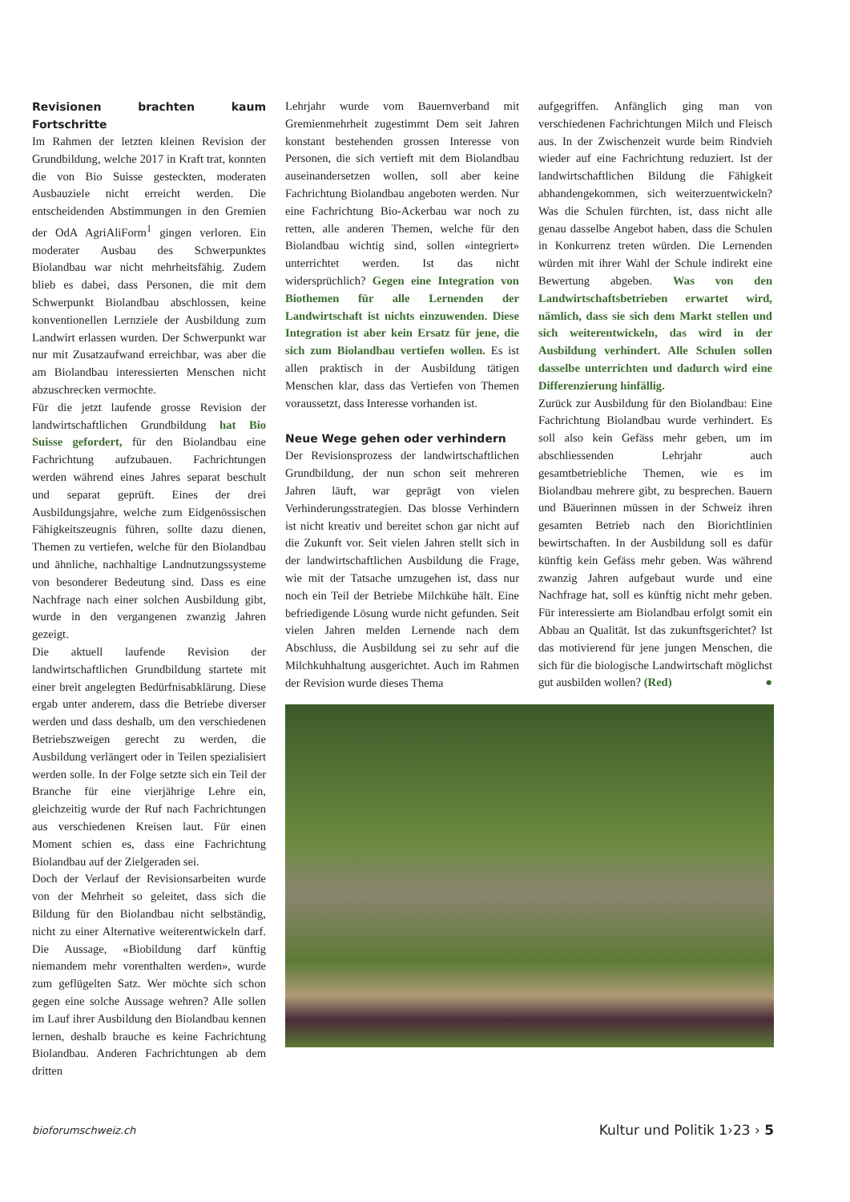Revisionen brachten kaum Fortschritte
Im Rahmen der letzten kleinen Revision der Grundbildung, welche 2017 in Kraft trat, konnten die von Bio Suisse gesteckten, moderaten Ausbauziele nicht erreicht werden. Die entscheidenden Abstimmungen in den Gremien der OdA AgriAliForm<sup>1</sup> gingen verloren. Ein moderater Ausbau des Schwerpunktes Biolandbau war nicht mehrheitsfähig. Zudem blieb es dabei, dass Personen, die mit dem Schwerpunkt Biolandbau abschlossen, keine konventionellen Lernziele der Ausbildung zum Landwirt erlassen wurden. Der Schwerpunkt war nur mit Zusatzaufwand erreichbar, was aber die am Biolandbau interessierten Menschen nicht abzuschrecken vermochte.
Für die jetzt laufende grosse Revision der landwirtschaftlichen Grundbildung hat Bio Suisse gefordert, für den Biolandbau eine Fachrichtung aufzubauen. Fachrichtungen werden während eines Jahres separat beschult und separat geprüft. Eines der drei Ausbildungsjahre, welche zum Eidgenössischen Fähigkeitszeugnis führen, sollte dazu dienen, Themen zu vertiefen, welche für den Biolandbau und ähnliche, nachhaltige Landnutzungssysteme von besonderer Bedeutung sind. Dass es eine Nachfrage nach einer solchen Ausbildung gibt, wurde in den vergangenen zwanzig Jahren gezeigt.
Die aktuell laufende Revision der landwirtschaftlichen Grundbildung startete mit einer breit angelegten Bedürfnisabklärung. Diese ergab unter anderem, dass die Betriebe diverser werden und dass deshalb, um den verschiedenen Betriebszweigen gerecht zu werden, die Ausbildung verlängert oder in Teilen spezialisiert werden solle. In der Folge setzte sich ein Teil der Branche für eine vierjährige Lehre ein, gleichzeitig wurde der Ruf nach Fachrichtungen aus verschiedenen Kreisen laut. Für einen Moment schien es, dass eine Fachrichtung Biolandbau auf der Zielgeraden sei.
Doch der Verlauf der Revisionsarbeiten wurde von der Mehrheit so geleitet, dass sich die Bildung für den Biolandbau nicht selbständig, nicht zu einer Alternative weiterentwickeln darf. Die Aussage, «Biobildung darf künftig niemandem mehr vorenthalten werden», wurde zum geflügelten Satz. Wer möchte sich schon gegen eine solche Aussage wehren? Alle sollen im Lauf ihrer Ausbildung den Biolandbau kennen lernen, deshalb brauche es keine Fachrichtung Biolandbau. Anderen Fachrichtungen ab dem dritten
Lehrjahr wurde vom Bauernverband mit Gremienmehrheit zugestimmt Dem seit Jahren konstant bestehenden grossen Interesse von Personen, die sich vertieft mit dem Biolandbau auseinandersetzen wollen, soll aber keine Fachrichtung Biolandbau angeboten werden. Nur eine Fachrichtung Bio-Ackerbau war noch zu retten, alle anderen Themen, welche für den Biolandbau wichtig sind, sollen «integriert» unterrichtet werden. Ist das nicht widersprüchlich? Gegen eine Integration von Biothemen für alle Lernenden der Landwirtschaft ist nichts einzuwenden. Diese Integration ist aber kein Ersatz für jene, die sich zum Biolandbau vertiefen wollen. Es ist allen praktisch in der Ausbildung tätigen Menschen klar, dass das Vertiefen von Themen voraussetzt, dass Interesse vorhanden ist.
Neue Wege gehen oder verhindern
Der Revisionsprozess der landwirtschaftlichen Grundbildung, der nun schon seit mehreren Jahren läuft, war geprägt von vielen Verhinderungsstrategien. Das blosse Verhindern ist nicht kreativ und bereitet schon gar nicht auf die Zukunft vor. Seit vielen Jahren stellt sich in der landwirtschaftlichen Ausbildung die Frage, wie mit der Tatsache umzugehen ist, dass nur noch ein Teil der Betriebe Milchkühe hält. Eine befriedigende Lösung wurde nicht gefunden. Seit vielen Jahren melden Lernende nach dem Abschluss, die Ausbildung sei zu sehr auf die Milchkuhhaltung ausgerichtet. Auch im Rahmen der Revision wurde dieses Thema
aufgegriffen. Anfänglich ging man von verschiedenen Fachrichtungen Milch und Fleisch aus. In der Zwischenzeit wurde beim Rindvieh wieder auf eine Fachrichtung reduziert. Ist der landwirtschaftlichen Bildung die Fähigkeit abhandengekommen, sich weiterzuentwickeln? Was die Schulen fürchten, ist, dass nicht alle genau dasselbe Angebot haben, dass die Schulen in Konkurrenz treten würden. Die Lernenden würden mit ihrer Wahl der Schule indirekt eine Bewertung abgeben. Was von den Landwirtschaftsbetrieben erwartet wird, nämlich, dass sie sich dem Markt stellen und sich weiterentwickeln, das wird in der Ausbildung verhindert. Alle Schulen sollen dasselbe unterrichten und dadurch wird eine Differenzierung hinfällig.
Zurück zur Ausbildung für den Biolandbau: Eine Fachrichtung Biolandbau wurde verhindert. Es soll also kein Gefäss mehr geben, um im abschliessenden Lehrjahr auch gesamtbetriebliche Themen, wie es im Biolandbau mehrere gibt, zu besprechen. Bauern und Bäuerinnen müssen in der Schweiz ihren gesamten Betrieb nach den Biorichtlinien bewirtschaften. In der Ausbildung soll es dafür künftig kein Gefäss mehr geben. Was während zwanzig Jahren aufgebaut wurde und eine Nachfrage hat, soll es künftig nicht mehr geben. Für interessierte am Biolandbau erfolgt somit ein Abbau an Qualität. Ist das zukunftsgerichtet? Ist das motivierend für jene jungen Menschen, die sich für die biologische Landwirtschaft möglichst gut ausbilden wollen? (Red) ●
bioforumschweiz.ch Kultur und Politik 1›23 › 5